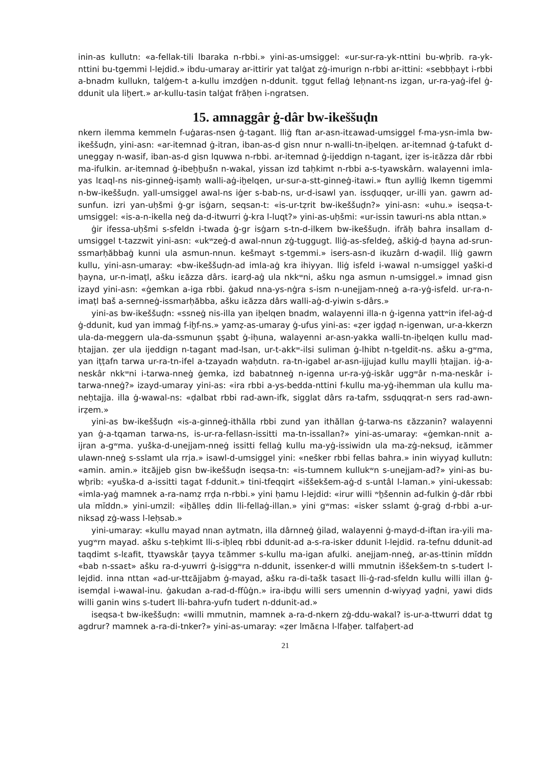inin-as kullutn: «a-fellak-tili lbaraka n-rbbi.» yini-as-umsiggel: «ur-sur-ra-yk-nttini bu-wẖrib. ra-yk-nttini bu-tgemmi l-lejdid.» ibdu-umaray ar-ittirir yat talġat zġ-imurign n-rbbi ar-ittini: «sebbḥayt i-rbbi a-bnadm kullukn, talġem-t a-kullu imzdġen n-ddunit. tggut fellaġ leḥnant-ns izgan, ur-ra-yaġ-ifel ġ-ddunit ula liẖert.» ar-kullu-tasin talġat frăḥen i-ngratsen.
15. amnaggâr ġ-dâr bw-ikeššuḍn
nkern ilemma kemmeln f-uġaras-nsen ġ-tagant. lliġ ftan ar-asn-itεawad-umsiggel f-ma-ysn-imla bw-ikeššuḍn, yini-asn: «ar-itemnad ġ-itran, iban-as-d gisn nnur n-walli-tn-iẖelqen. ar-itemnad ġ-tafukt d-uneggay n-wasif, iban-as-d gisn lquwwa n-rbbi. ar-itemnad ġ-ijeddign n-tagant, iẓer is-iεăzza dâr rbbi ma-ifulkin. ar-itemnad ġ-ibeẖẖušn n-wakal, yissan izd taḥkimt n-rbbi a-s-tyawskârn. walayenni imla-yas lεaql-ns nis-ginneġ-iṣamḥ walli-aġ-iẖelqen, ur-sur-a-stt-ginneġ-itawi.» ftun aylliġ lkemn tigemmi n-bw-ikeššuḍn. yall-umsiggel awal-ns iġer s-bab-ns, ur-d-isawl yan. issḍuqqer, ur-illi yan. gawrn ad-sunfun. izri yan-uḥšmi ġ-gr isġarn, seqsan-t: «is-ur-tẓrit bw-ikeššuḍn?» yini-asn: «uhu.» iseqsa-t-umsiggel: «is-a-n-ikella neġ da-d-itwurri ġ-kra l-luqt?» yini-as-uḥšmi: «ur-issin tawuri-ns abla nttan.»
ġir ifessa-uḥšmi s-sfeldn i-twada ġ-gr isġarn s-tn-d-ilkem bw-ikeššuḍn. ifrăḥ bahra insallam d-umsiggel t-tazzwit yini-asn: «ukʷzeġ-d awal-nnun zġ-tuggugt. lliġ-as-sfeldeġ, aškiġ-d ḥayna ad-srun-ssmarḥăbbaġ kunni ula asmun-nnun. kešmayt s-tgemmi.» isers-asn-d ikuzârn d-waḍil. lliġ gawrn kullu, yini-asn-umaray: «bw-ikeššuḍn-ad imla-aġ kra ihiyyan. lliġ isfeld i-wawal n-umsiggel yaški-d ḥayna, ur-n-imaṭl, ašku iεăzza dârs. iεarḍ-aġ ula nkkʷni, ašku nga asmun n-umsiggel.» imnad gisn izayd yini-asn: «ġemkan a-iga rbbi. ġakud nna-ys-nġra s-ism n-unejjam-nneġ a-ra-yġ-isfeld. ur-ra-n-imaṭl baš a-sernneġ-issmarḥăbba, ašku iεăzza dârs walli-aġ-d-yiwin s-dârs.»
yini-as bw-ikeššuḍn: «ssneġ nis-illa yan iẖelqen bnadm, walayenni illa-n ġ-igenna yattʷin ifel-aġ-d ġ-ddunit, kud yan immaġ f-iẖf-ns.» yamẓ-as-umaray ġ-ufus yini-as: «ẓer igḍaḍ n-igenwan, ur-a-kkerzn ula-da-meggern ula-da-ssmunun ṣṣabt ġ-iḥuna, walayenni ar-asn-yakka walli-tn-iẖelqen kullu mad-ḥtajjan. ẓer ula ijeddign n-tagant mad-lsan, ur-t-akkʷ-ilsi suliman ġ-lhibt n-tgeldit-ns. ašku a-gʷma, yan iṭṭafn tarwa ur-ra-tn-ifel a-tzayadn waḥdutn. ra-tn-igabel ar-asn-ijjujad kullu maylli ḥtajjan. iġ-a-neskâr nkkʷni i-tarwa-nneġ ġemka, izd babatnneġ n-igenna ur-ra-yġ-iskâr uggʷâr n-ma-neskâr i-tarwa-nneġ?» izayd-umaray yini-as: «ira rbbi a-ys-bedda-nttini f-kullu ma-yġ-ihemman ula kullu ma-neḥtajja. illa ġ-wawal-ns: «ḍalbat rbbi rad-awn-ifk, sigglat dârs ra-tafm, ssḍuqqrat-n sers rad-awn-irẓem.»
yini-as bw-ikeššuḍn «is-a-ginneġ-ithălla rbbi zund yan ithăllan ġ-tarwa-ns εăzzanin? walayenni yan ġ-a-tqaman tarwa-ns, is-ur-ra-fellasn-issitti ma-tn-issallan?» yini-as-umaray: «ġemkan-nnit a-ijran a-gʷma. yuška-d-unejjam-nneġ issitti fellaġ kullu ma-yġ-issiwidn ula ma-zġ-neksuḍ, iεămmer ulawn-nneġ s-sslamt ula rrja.» isawl-d-umsiggel yini: «nešker rbbi fellas bahra.» inin wiyyaḍ kullutn: «amin. amin.» itεăjjeb gisn bw-ikeššuḍn iseqsa-tn: «is-tumnem kullukʷn s-unejjam-ad?» yini-as bu-wẖrib: «yuška-d a-issitti tagat f-ddunit.» tini-tfeqqirt «iššekšem-aġ-d s-untâl l-laman.» yini-ukessab: «imla-yaġ mamnek a-ra-namẓ rrḍa n-rbbi.» yini ḥamu l-lejdid: «irur willi ʷẖšennin ad-fulkin ġ-dâr rbbi ula mĭddn.» yini-umzil: «iẖălleṣ ddin lli-fellaġ-illan.» yini gʷmas: «isker sslamt ġ-graġ d-rbbi a-ur-niksaḍ zġ-wass l-leḥsab.»
yini-umaray: «kullu mayad nnan aytmatn, illa dârnneġ ġilad, walayenni ġ-mayd-d-iftan ira-yili ma-yugʷrn mayad. ašku s-teḥkimt lli-s-iẖleq rbbi ddunit-ad a-s-ra-isker ddunit l-lejdid. ra-tefnu ddunit-ad taqdimt s-lεafit, ttyawskâr ṭayya tεămmer s-kullu ma-igan afulki. anejjam-nneġ, ar-as-ttinin mĭddn «bab n-ssaεt» ašku ra-d-yuwrri ġ-isiggʷra n-ddunit, issenker-d willi mmutnin iššekšem-tn s-tudert l-lejdid. inna nttan «ad-ur-ttεăjjabm ġ-mayad, ašku ra-di-tašk tasaεt lli-ġ-rad-sfeldn kullu willi illan ġ-isemḍal i-wawal-inu. ġakudan a-rad-d-ffûġn.» ira-ibḍu willi sers umennin d-wiyyaḍ yaḍni, yawi dids willi ganin wins s-tudert lli-bahra-yufn tudert n-ddunit-ad.»
iseqsa-t bw-ikeššuḍn: «willi mmutnin, mamnek a-ra-d-nkern zġ-ddu-wakal? is-ur-a-ttwurri ddat tg agdrur? mamnek a-ra-di-tnker?» yini-as-umaray: «ẓer lmăεna l-lfaẖer. talfaẖert-ad
21